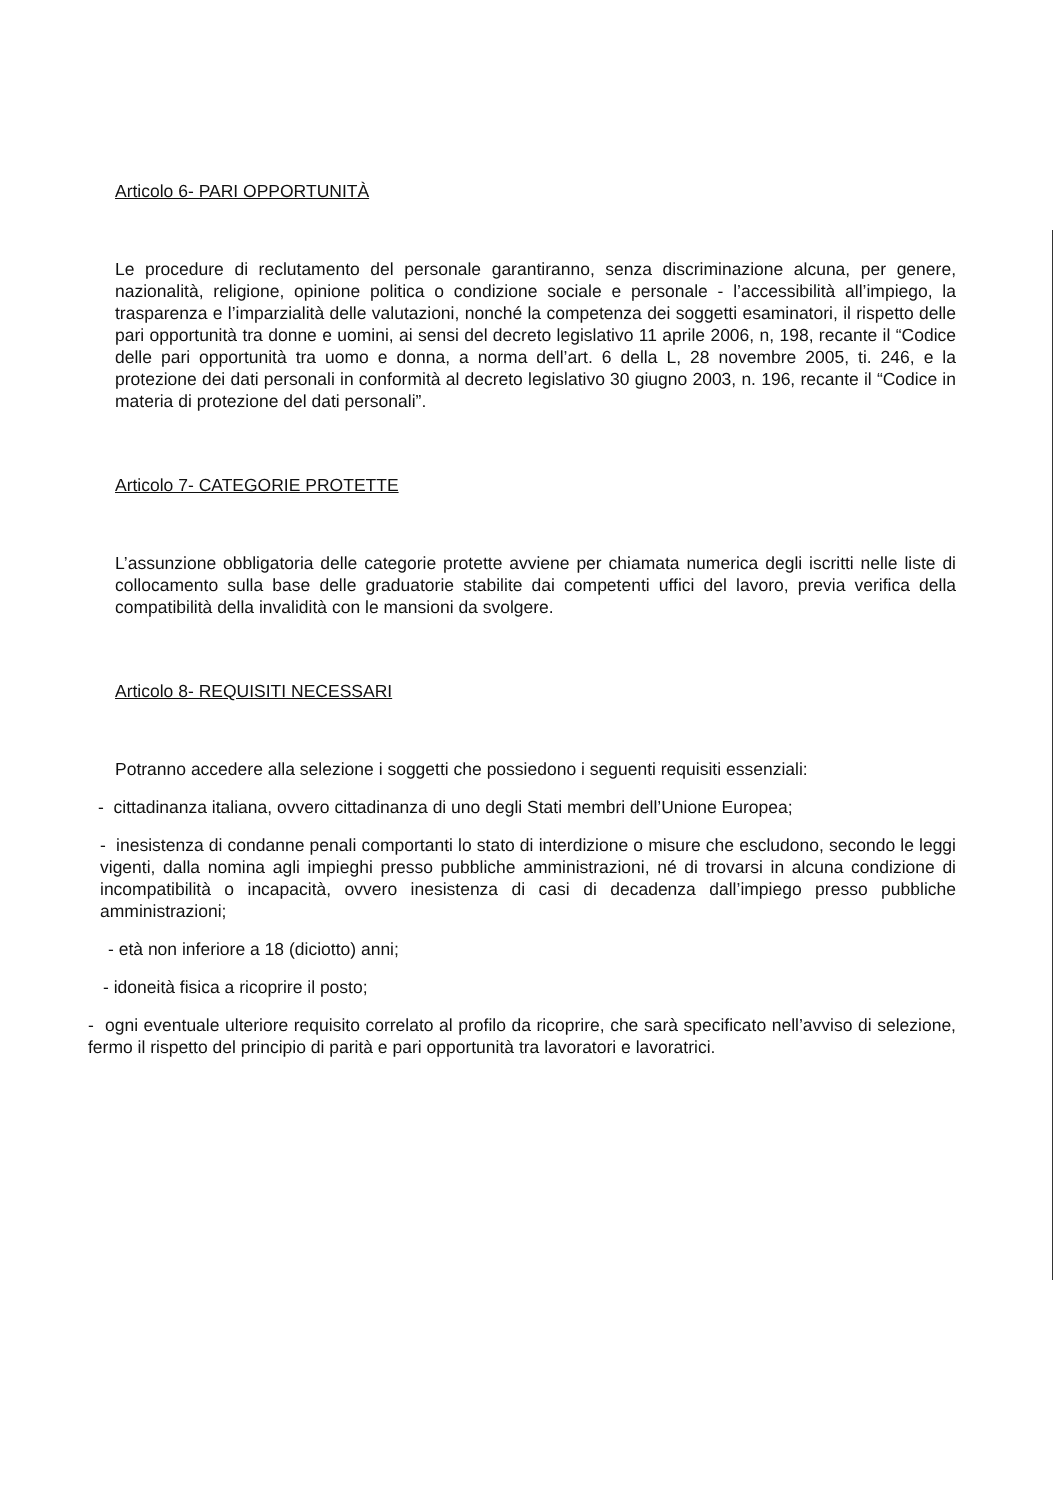Articolo 6- PARI OPPORTUNITÀ
Le procedure di reclutamento del personale garantiranno, senza discriminazione alcuna, per genere, nazionalità, religione, opinione politica o condizione sociale e personale - l’accessibilità all’impiego, la trasparenza e l’imparzialità delle valutazioni, nonché la competenza dei soggetti esaminatori, il rispetto delle pari opportunità tra donne e uomini, ai sensi del decreto legislativo 11 aprile 2006, n, 198, recante il “Codice delle pari opportunità tra uomo e donna, a norma dell’art. 6 della L, 28 novembre 2005, ti. 246, e la protezione dei dati personali in conformità al decreto legislativo 30 giugno 2003, n. 196, recante il “Codice in materia di protezione del dati personali”.
Articolo 7- CATEGORIE PROTETTE
L’assunzione obbligatoria delle categorie protette avviene per chiamata numerica degli iscritti nelle liste di collocamento sulla base delle graduatorie stabilite dai competenti uffici del lavoro, previa verifica della compatibilità della invalidità con le mansioni da svolgere.
Articolo 8- REQUISITI NECESSARI
Potranno accedere alla selezione i soggetti che possiedono i seguenti requisiti essenziali:
- cittadinanza italiana, ovvero cittadinanza di uno degli Stati membri dell’Unione Europea;
- inesistenza di condanne penali comportanti lo stato di interdizione o misure che escludono, secondo le leggi vigenti, dalla nomina agli impieghi presso pubbliche amministrazioni, né di trovarsi in alcuna condizione di incompatibilità o incapacità, ovvero inesistenza di casi di decadenza dall’impiego presso pubbliche amministrazioni;
- età non inferiore a 18 (diciotto) anni;
- idoneità fisica a ricoprire il posto;
- ogni eventuale ulteriore requisito correlato al profilo da ricoprire, che sarà specificato nell’avviso di selezione, fermo il rispetto del principio di parità e pari opportunità tra lavoratori e lavoratrici.